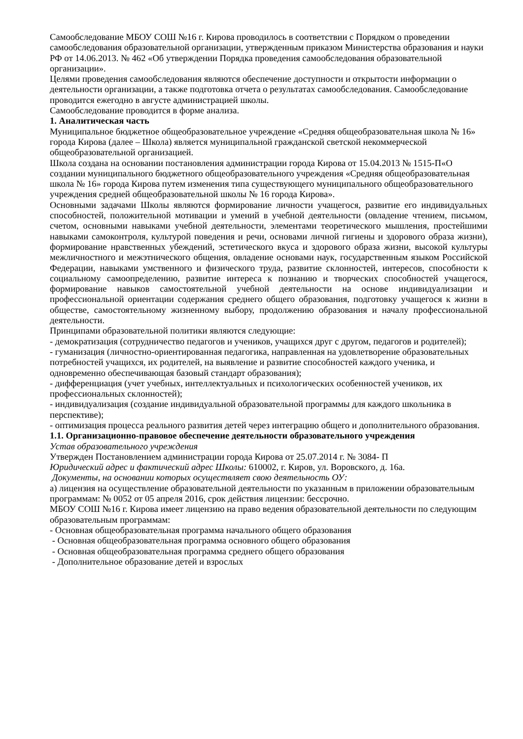Самообследование МБОУ СОШ №16 г. Кирова проводилось в соответствии с Порядком о проведении самообследования образовательной организации, утвержденным приказом Министерства образования и науки РФ от 14.06.2013. № 462 «Об утверждении Порядка проведения самообследования образовательной организации».
Целями проведения самообследования являются обеспечение доступности и открытости информации о деятельности организации, а также подготовка отчета о результатах самообследования. Самообследование проводится ежегодно в августе администрацией школы.
Самообследование проводится в форме анализа.
1. Аналитическая часть
Муниципальное бюджетное общеобразовательное учреждение «Средняя общеобразовательная школа № 16» города Кирова (далее – Школа) является муниципальной гражданской светской некоммерческой общеобразовательной организацией.
Школа создана на основании постановления администрации города Кирова от 15.04.2013 № 1515-П«О создании муниципального бюджетного общеобразовательного учреждения «Средняя общеобразовательная школа № 16» города Кирова путем изменения типа существующего муниципального общеобразовательного учреждения средней общеобразовательной школы № 16 города Кирова».
Основными задачами Школы являются формирование личности учащегося, развитие его индивидуальных способностей, положительной мотивации и умений в учебной деятельности (овладение чтением, письмом, счетом, основными навыками учебной деятельности, элементами теоретического мышления, простейшими навыками самоконтроля, культурой поведения и речи, основами личной гигиены и здорового образа жизни), формирование нравственных убеждений, эстетического вкуса и здорового образа жизни, высокой культуры межличностного и межэтнического общения, овладение основами наук, государственным языком Российской Федерации, навыками умственного и физического труда, развитие склонностей, интересов, способности к социальному самоопределению, развитие интереса к познанию и творческих способностей учащегося, формирование навыков самостоятельной учебной деятельности на основе индивидуализации и профессиональной ориентации содержания среднего общего образования, подготовку учащегося к жизни в обществе, самостоятельному жизненному выбору, продолжению образования и началу профессиональной деятельности.
Принципами образовательной политики являются следующие:
- демократизация (сотрудничество педагогов и учеников, учащихся друг с другом, педагогов и родителей);
- гуманизация (личностно-ориентированная педагогика, направленная на удовлетворение образовательных потребностей учащихся, их родителей, на выявление и развитие способностей каждого ученика, и одновременно обеспечивающая базовый стандарт образования);
- дифференциация (учет учебных, интеллектуальных и психологических особенностей учеников, их профессиональных склонностей);
- индивидуализация (создание индивидуальной образовательной программы для каждого школьника в перспективе);
- оптимизация процесса реального развития детей через интеграцию общего и дополнительного образования.
1.1. Организационно-правовое обеспечение деятельности образовательного учреждения
Устав образовательного учреждения
Утвержден Постановлением администрации города Кирова от 25.07.2014 г. № 3084- П
Юридический адрес и фактический адрес Школы: 610002, г. Киров, ул. Воровского, д. 16а.
Документы, на основании которых осуществляет свою деятельность ОУ:
а) лицензия на осуществление образовательной деятельности по указанным в приложении образовательным программам: № 0052 от 05 апреля 2016, срок действия лицензии: бессрочно.
МБОУ СОШ №16 г. Кирова имеет лицензию на право ведения образовательной деятельности по следующим образовательным программам:
- Основная общеобразовательная программа начального общего образования
- Основная общеобразовательная программа основного общего образования
- Основная общеобразовательная программа среднего общего образования
- Дополнительное образование детей и взрослых